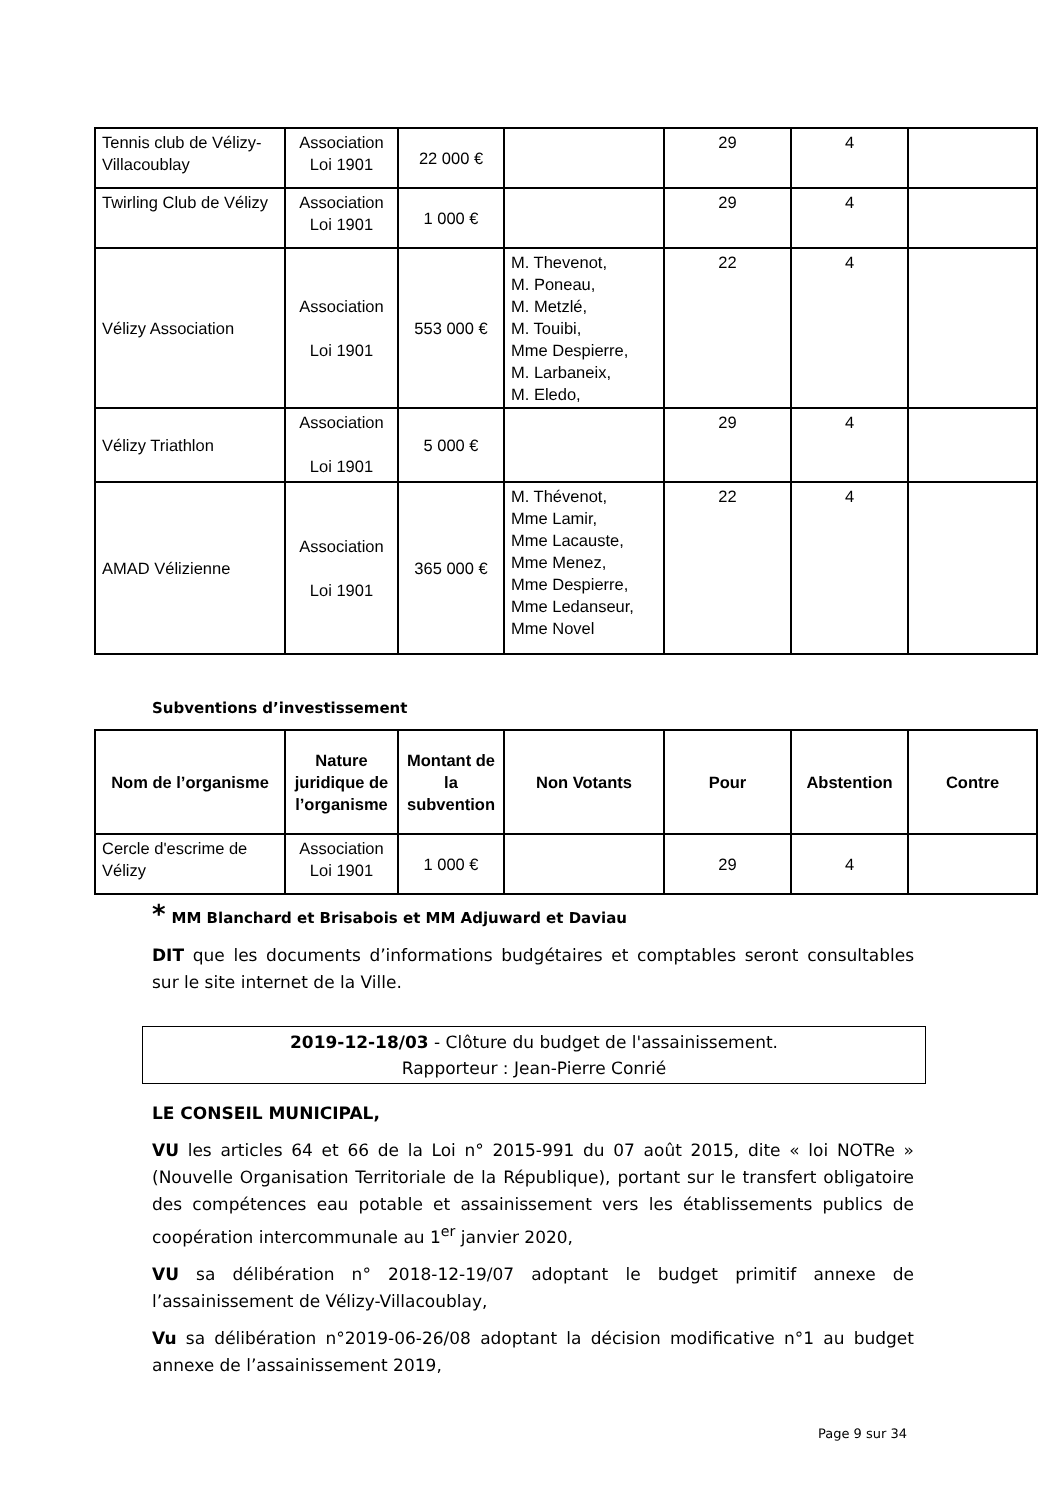| Tennis club de Vélizy-Villacoublay | Association Loi 1901 | 22 000 € | | 29 | 4 | |
| Twirling Club de Vélizy | Association Loi 1901 | 1 000 € | | 29 | 4 | |
| Vélizy Association | Association Loi 1901 | 553 000 € | M. Thevenot, M. Poneau, M. Metzlé, M. Touibi, Mme Despierre, M. Larbaneix, M. Eledo, | 22 | 4 | |
| Vélizy Triathlon | Association Loi 1901 | 5 000 € | | 29 | 4 | |
| AMAD Vélizienne | Association Loi 1901 | 365 000 € | M. Thévenot, Mme Lamir, Mme Lacauste, Mme Menez, Mme Despierre, Mme Ledanseur, Mme Novel | 22 | 4 | |
Subventions d’investissement
| Nom de l’organisme | Nature juridique de l’organisme | Montant de la subvention | Non Votants | Pour | Abstention | Contre |
| --- | --- | --- | --- | --- | --- | --- |
| Cercle d'escrime de Vélizy | Association Loi 1901 | 1 000 € | | 29 | 4 | |
* MM Blanchard et Brisabois et MM Adjuward et Daviau
DIT que les documents d’informations budgétaires et comptables seront consultables sur le site internet de la Ville.
2019-12-18/03 - Clôture du budget de l'assainissement.
Rapporteur : Jean-Pierre Conrié
LE CONSEIL MUNICIPAL,
VU les articles 64 et 66 de la Loi n° 2015-991 du 07 août 2015, dite « loi NOTRe » (Nouvelle Organisation Territoriale de la République), portant sur le transfert obligatoire des compétences eau potable et assainissement vers les établissements publics de coopération intercommunale au 1<sup>er</sup> janvier 2020,
VU sa délibération n° 2018-12-19/07 adoptant le budget primitif annexe de l’assainissement de Vélizy-Villacoublay,
Vu sa délibération n°2019-06-26/08 adoptant la décision modificative n°1 au budget annexe de l’assainissement 2019,
Page 9 sur 34